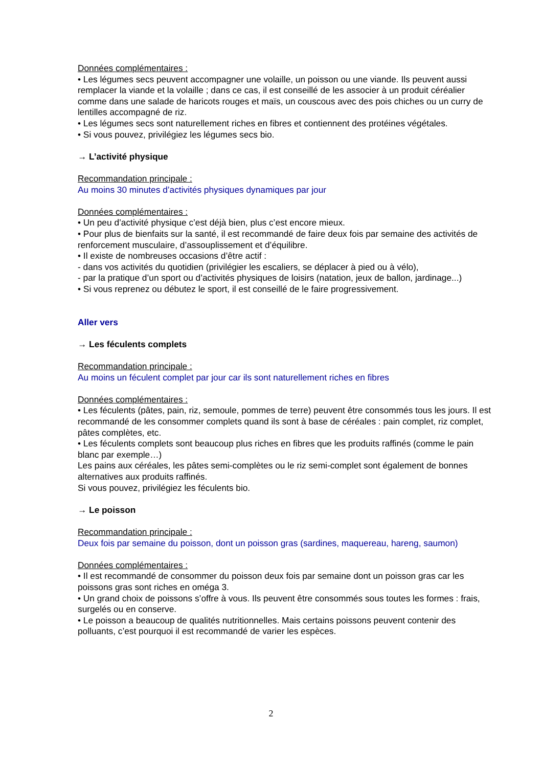Données complémentaires :
• Les légumes secs peuvent accompagner une volaille, un poisson ou une viande. Ils peuvent aussi remplacer la viande et la volaille ; dans ce cas, il est conseillé de les associer à un produit céréalier comme dans une salade de haricots rouges et maïs, un couscous avec des pois chiches ou un curry de lentilles accompagné de riz.
• Les légumes secs sont naturellement riches en fibres et contiennent des protéines végétales.
• Si vous pouvez, privilégiez les légumes secs bio.
→ L’activité physique
Recommandation principale :
Au moins 30 minutes d’activités physiques dynamiques par jour
Données complémentaires :
• Un peu d’activité physique c’est déjà bien, plus c’est encore mieux.
• Pour plus de bienfaits sur la santé, il est recommandé de faire deux fois par semaine des activités de renforcement musculaire, d’assouplissement et d’équilibre.
• Il existe de nombreuses occasions d’être actif :
- dans vos activités du quotidien (privilégier les escaliers, se déplacer à pied ou à vélo),
- par la pratique d’un sport ou d’activités physiques de loisirs (natation, jeux de ballon, jardinage...)
• Si vous reprenez ou débutez le sport, il est conseillé de le faire progressivement.
Aller vers
→ Les féculents complets
Recommandation principale :
Au moins un féculent complet par jour car ils sont naturellement riches en fibres
Données complémentaires :
• Les féculents (pâtes, pain, riz, semoule, pommes de terre) peuvent être consommés tous les jours. Il est recommandé de les consommer complets quand ils sont à base de céréales : pain complet, riz complet, pâtes complètes, etc.
• Les féculents complets sont beaucoup plus riches en fibres que les produits raffinés (comme le pain blanc par exemple…)
Les pains aux céréales, les pâtes semi-complètes ou le riz semi-complet sont également de bonnes alternatives aux produits raffinés.
Si vous pouvez, privilégiez les féculents bio.
→ Le poisson
Recommandation principale :
Deux fois par semaine du poisson, dont un poisson gras (sardines, maquereau, hareng, saumon)
Données complémentaires :
• Il est recommandé de consommer du poisson deux fois par semaine dont un poisson gras car les poissons gras sont riches en oméga 3.
• Un grand choix de poissons s’offre à vous. Ils peuvent être consommés sous toutes les formes : frais, surgelés ou en conserve.
• Le poisson a beaucoup de qualités nutritionnelles. Mais certains poissons peuvent contenir des polluants, c’est pourquoi il est recommandé de varier les espèces.
2